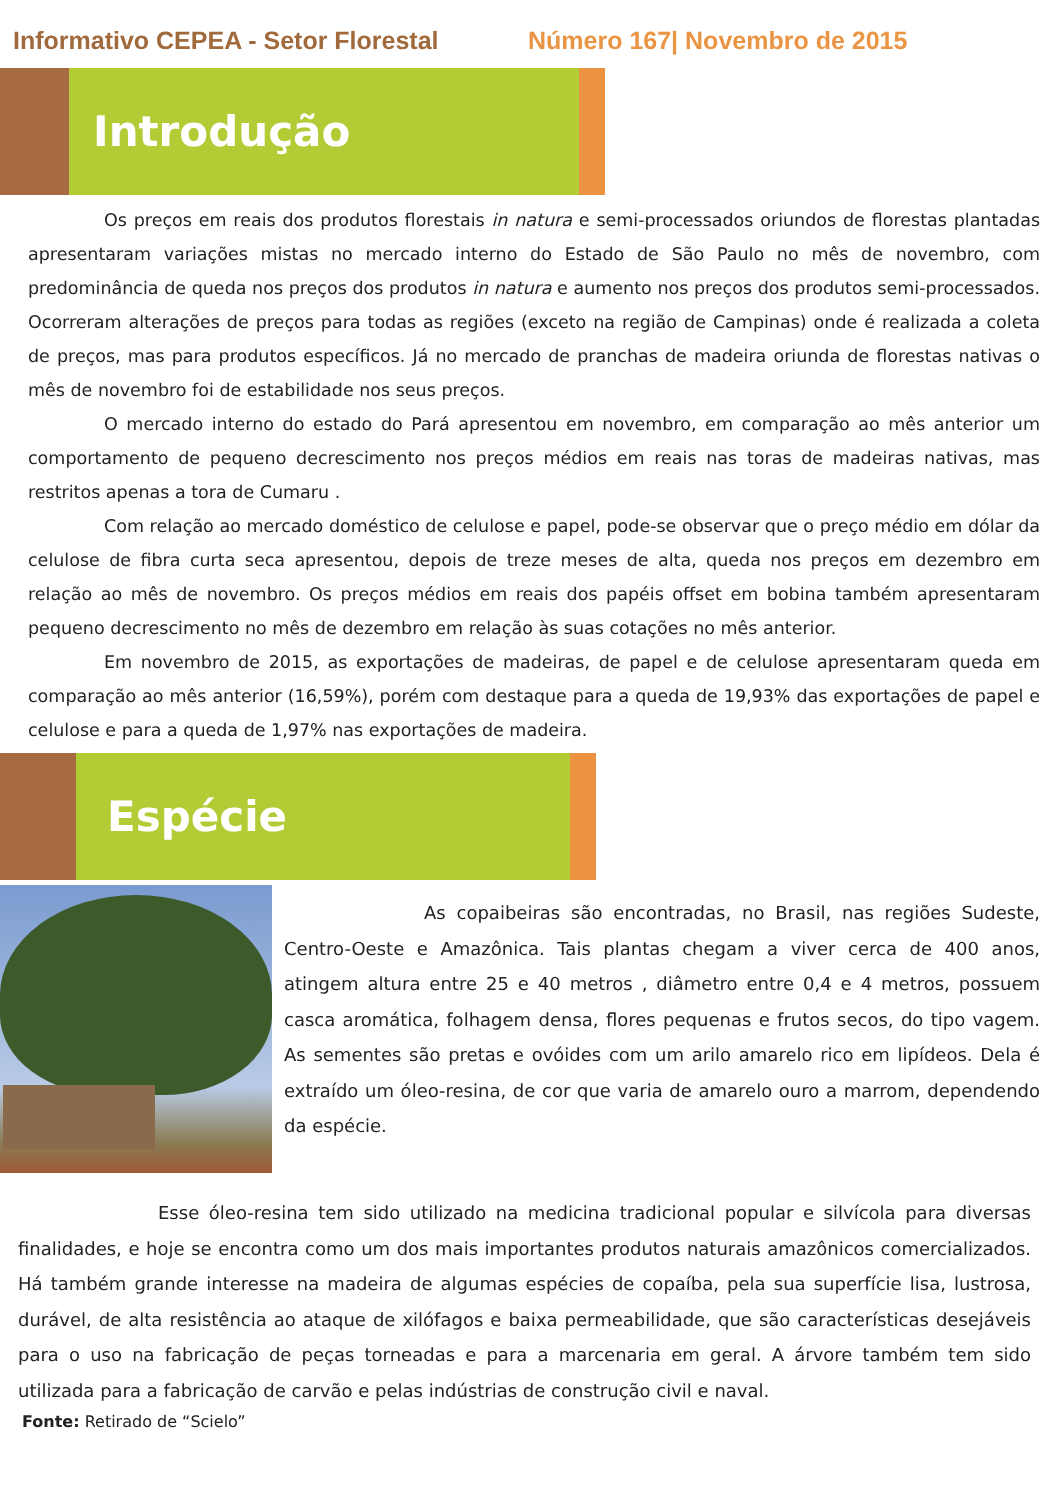Informativo CEPEA - Setor Florestal
Número 167| Novembro de 2015
Introdução
Os preços em reais dos produtos florestais in natura e semi-processados oriundos de florestas plantadas apresentaram variações mistas no mercado interno do Estado de São Paulo no mês de novembro, com predominância de queda nos preços dos produtos in natura e aumento nos preços dos produtos semi-processados. Ocorreram alterações de preços para todas as regiões (exceto na região de Campinas) onde é realizada a coleta de preços, mas para produtos específicos. Já no mercado de pranchas de madeira oriunda de florestas nativas o mês de novembro foi de estabilidade nos seus preços.
O mercado interno do estado do Pará apresentou em novembro, em comparação ao mês anterior um comportamento de pequeno decrescimento nos preços médios em reais nas toras de madeiras nativas, mas restritos apenas a tora de Cumaru .
Com relação ao mercado doméstico de celulose e papel, pode-se observar que o preço médio em dólar da celulose de fibra curta seca apresentou, depois de treze meses de alta, queda nos preços em dezembro em relação ao mês de novembro. Os preços médios em reais dos papéis offset em bobina também apresentaram pequeno decrescimento no mês de dezembro em relação às suas cotações no mês anterior.
Em novembro de 2015, as exportações de madeiras, de papel e de celulose apresentaram queda em comparação ao mês anterior (16,59%), porém com destaque para a queda de 19,93% das exportações de papel e celulose e para a queda de 1,97% nas exportações de madeira.
Espécie
As copaibeiras são encontradas, no Brasil, nas regiões Sudeste, Centro-Oeste e Amazônica. Tais plantas chegam a viver cerca de 400 anos, atingem altura entre 25 e 40 metros , diâmetro entre 0,4 e 4 metros, possuem casca aromática, folhagem densa, flores pequenas e frutos secos, do tipo vagem. As sementes são pretas e ovóides com um arilo amarelo rico em lipídeos. Dela é extraído um óleo-resina, de cor que varia de amarelo ouro a marrom, dependendo da espécie.
Esse óleo-resina tem sido utilizado na medicina tradicional popular e silvícola para diversas finalidades, e hoje se encontra como um dos mais importantes produtos naturais amazônicos comercializados. Há também grande interesse na madeira de algumas espécies de copaíba, pela sua superfície lisa, lustrosa, durável, de alta resistência ao ataque de xilófagos e baixa permeabilidade, que são características desejáveis para o uso na fabricação de peças torneadas e para a marcenaria em geral. A árvore também tem sido utilizada para a fabricação de carvão e pelas indústrias de construção civil e naval.
Fonte: Retirado de “Scielo”